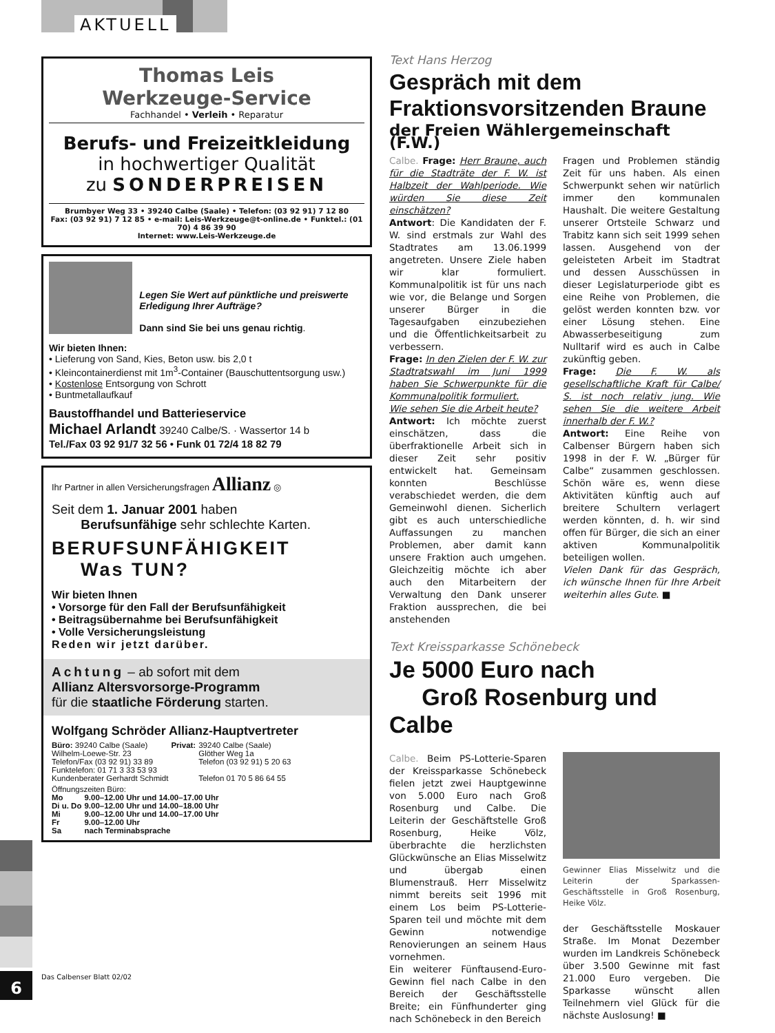AKTUELL
6 Das Calbenser Blatt 02/02
Thomas Leis
Werkzeuge-Service
Fachhandel • Verleih • Reparatur
Berufs- und Freizeitkleidung
in hochwertiger Qualität
zu SONDERPREISEN
Brumbyer Weg 33 • 39240 Calbe (Saale) • Telefon: (03 92 91) 7 12 80
Fax: (03 92 91) 7 12 85 • e-mail: Leis-Werkzeuge@t-online.de • Funktel.: (01 70) 4 86 39 90
Internet: www.Leis-Werkzeuge.de
Legen Sie Wert auf pünktliche und preiswerte Erledigung Ihrer Aufträge?
Dann sind Sie bei uns genau richtig.
Wir bieten Ihnen:
• Lieferung von Sand, Kies, Beton usw. bis 2,0 t
• Kleincontainerdienst mit 1m<sup>3</sup>-Container (Bauschuttentsorgung usw.)
• Kostenlose Entsorgung von Schrott
• Buntmetallaufkauf
Baustoffhandel und Batterieservice
Michael Arlandt 39240 Calbe/S. · Wassertor 14 b
Tel./Fax 03 92 91/7 32 56 • Funk 01 72/4 18 82 79
Ihr Partner in allen Versicherungsfragen Allianz ◎
Seit dem 1. Januar 2001 haben
Berufsunfähige sehr schlechte Karten.
BERUFSUNFÄHIGKEIT
Was TUN?
Wir bieten Ihnen
• Vorsorge für den Fall der Berufsunfähigkeit
• Beitragsübernahme bei Berufsunfähigkeit
• Volle Versicherungsleistung
Reden wir jetzt darüber.
Achtung – ab sofort mit dem
Allianz Altersvorsorge-Programm
für die staatliche Förderung starten.
Wolfgang Schröder Allianz-Hauptvertreter
| Büro: 39240 Calbe (Saale) | Privat: | 39240 Calbe (Saale) |
| Wilhelm-Loewe-Str. 23 | | Glöther Weg 1a |
| Telefon/Fax (03 92 91) 33 89 | | Telefon (03 92 91) 5 20 63 |
| Funktelefon: 01 71 3 33 53 93 | | |
| Kundenberater Gerhardt Schmidt | | Telefon 01 70 5 86 64 55 |
| Öffnungszeiten Büro: | |
| Mo | 9.00–12.00 Uhr und 14.00–17.00 Uhr |
| Di u. Do | 9.00–12.00 Uhr und 14.00–18.00 Uhr |
| Mi | 9.00–12.00 Uhr und 14.00–17.00 Uhr |
| Fr | 9.00–12.00 Uhr |
| Sa | nach Terminabsprache |
Text Hans Herzog
Gespräch mit dem
Fraktionsvorsitzenden Braune
der Freien Wählergemeinschaft (F.W.)
Calbe. Frage: Herr Braune, auch für die Stadträte der F. W. ist Halbzeit der Wahlperiode. Wie würden Sie diese Zeit einschätzen?
Antwort: Die Kandidaten der F. W. sind erstmals zur Wahl des Stadtrates am 13.06.1999 angetreten. Unsere Ziele haben wir klar formuliert. Kommunalpolitik ist für uns nach wie vor, die Belange und Sorgen unserer Bürger in die Tagesaufgaben einzubeziehen und die Öffentlichkeitsarbeit zu verbessern.
Frage: In den Zielen der F. W. zur Stadtratswahl im Juni 1999 haben Sie Schwerpunkte für die Kommunalpolitik formuliert.
Wie sehen Sie die Arbeit heute?
Antwort: Ich möchte zuerst einschätzen, dass die überfraktionelle Arbeit sich in dieser Zeit sehr positiv entwickelt hat. Gemeinsam konnten Beschlüsse verabschiedet werden, die dem Gemeinwohl dienen. Sicherlich gibt es auch unterschiedliche Auffassungen zu manchen Problemen, aber damit kann unsere Fraktion auch umgehen. Gleichzeitig möchte ich aber auch den Mitarbeitern der Verwaltung den Dank unserer Fraktion aussprechen, die bei anstehenden
Fragen und Problemen ständig Zeit für uns haben. Als einen Schwerpunkt sehen wir natürlich immer den kommunalen Haushalt. Die weitere Gestaltung unserer Ortsteile Schwarz und Trabitz kann sich seit 1999 sehen lassen. Ausgehend von der geleisteten Arbeit im Stadtrat und dessen Ausschüssen in dieser Legislaturperiode gibt es eine Reihe von Problemen, die gelöst werden konnten bzw. vor einer Lösung stehen. Eine Abwasserbeseitigung zum Nulltarif wird es auch in Calbe zukünftig geben.
Frage: Die F. W. als gesellschaftliche Kraft für Calbe/ S. ist noch relativ jung. Wie sehen Sie die weitere Arbeit innerhalb der F. W.?
Antwort: Eine Reihe von Calbenser Bürgern haben sich 1998 in der F. W. „Bürger für Calbe“ zusammen geschlossen. Schön wäre es, wenn diese Aktivitäten künftig auch auf breitere Schultern verlagert werden könnten, d. h. wir sind offen für Bürger, die sich an einer aktiven Kommunalpolitik beteiligen wollen.
Vielen Dank für das Gespräch, ich wünsche Ihnen für Ihre Arbeit weiterhin alles Gute. ■
Text Kreissparkasse Schönebeck
Je 5000 Euro nach
Groß Rosenburg und Calbe
Calbe. Beim PS-Lotterie-Sparen der Kreissparkasse Schönebeck fielen jetzt zwei Hauptgewinne von 5.000 Euro nach Groß Rosenburg und Calbe. Die Leiterin der Geschäftstelle Groß Rosenburg, Heike Völz, überbrachte die herzlichsten Glückwünsche an Elias Misselwitz und übergab einen Blumenstrauß. Herr Misselwitz nimmt bereits seit 1996 mit einem Los beim PS-Lotterie-Sparen teil und möchte mit dem Gewinn notwendige Renovierungen an seinem Haus vornehmen.
Ein weiterer Fünftausend-Euro-Gewinn fiel nach Calbe in den Bereich der Geschäftsstelle Breite; ein Fünfhunderter ging nach Schönebeck in den Bereich
Gewinner Elias Misselwitz und die Leiterin der Sparkassen-Geschäftsstelle in Groß Rosenburg, Heike Völz.
der Geschäftsstelle Moskauer Straße. Im Monat Dezember wurden im Landkreis Schönebeck über 3.500 Gewinne mit fast 21.000 Euro vergeben. Die Sparkasse wünscht allen Teilnehmern viel Glück für die nächste Auslosung! ■